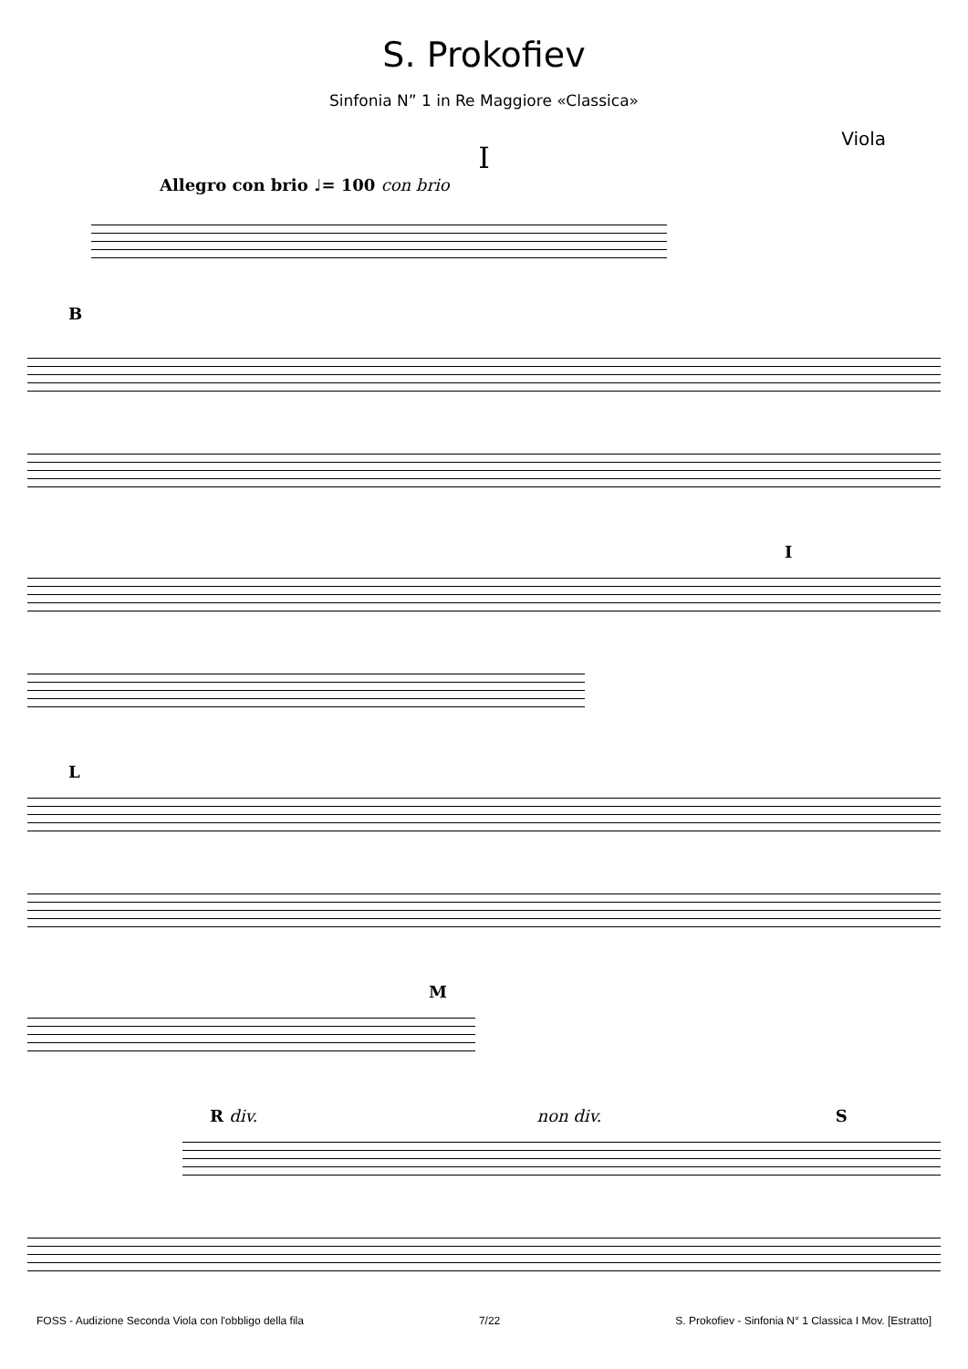S. Prokofiev
Sinfonia N” 1 in Re Maggiore «Classica»
Viola
I
Allegro con brio ♩= 100 con brio
B
I
L
M
R div. non div. S
FOSS - Audizione Seconda Viola con l'obbligo della fila 7/22 S. Prokofiev - Sinfonia N° 1 Classica I Mov. [Estratto]